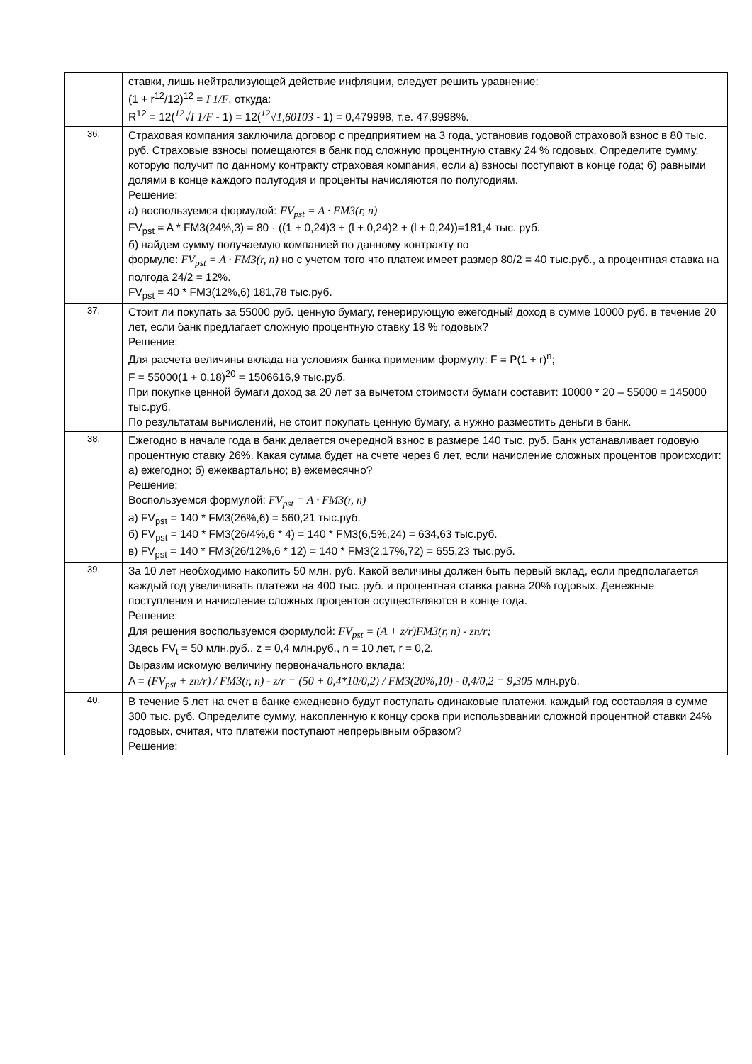| | ставки, лишь нейтрализующей действие инфляции, следует решить уравнение: (1 + r<sup>12</sup>/12)<sup>12</sup> = I 1/F , откуда: R<sup>12</sup> = 12( <sup>12</sup>√I 1/F - 1) = 12( <sup>12</sup>√1,60103 - 1) = 0,479998, т.е. 47,9998%. |
| 36. | Страховая компания заключила договор с предприятием на 3 года, установив годовой страховой взнос в 80 тыс. руб. Страховые взносы помещаются в банк под сложную процентную ставку 24 % годовых. Определите сумму, которую получит по данному контракту страховая компания, если а) взносы поступают в конце года; б) равными долями в конце каждого полугодия и проценты начисляются по полугодиям. Решение: а) воспользуемся формулой: FV<sub>pst</sub> = A · FM3(r, n) FV<sub>pst</sub> = A * FM3(24%,3) = 80 · ((1 + 0,24)3 + (l + 0,24)2 + (l + 0,24))=181,4 тыс. руб. б) найдем сумму получаемую компанией по данному контракту по формуле: FV<sub>pst</sub> = A · FM3(r, n) но с учетом того что платеж имеет размер 80/2 = 40 тыс.руб., а процентная ставка на полгода 24/2 = 12%. FV<sub>pst</sub> = 40 * FM3(12%,6) 181,78 тыс.руб. |
| 37. | Стоит ли покупать за 55000 руб. ценную бумагу, генерирующую ежегодный доход в сумме 10000 руб. в течение 20 лет, если банк предлагает сложную процентную ставку 18 % годовых? Решение: Для расчета величины вклада на условиях банка применим формулу: F = P(1 + r)<sup>n</sup>; F = 55000(1 + 0,18)<sup>20</sup> = 1506616,9 тыс.руб. При покупке ценной бумаги доход за 20 лет за вычетом стоимости бумаги составит: 10000 * 20 – 55000 = 145000 тыс.руб. По результатам вычислений, не стоит покупать ценную бумагу, а нужно разместить деньги в банк. |
| 38. | Ежегодно в начале года в банк делается очередной взнос в размере 140 тыс. руб. Банк устанавливает годовую процентную ставку 26%. Какая сумма будет на счете через 6 лет, если начисление сложных процентов происходит: а) ежегодно; б) ежеквартально; в) ежемесячно? Решение: Воспользуемся формулой: FV<sub>pst</sub> = A · FM3(r, n) а) FV<sub>pst</sub> = 140 * FM3(26%,6) = 560,21 тыс.руб. б) FV<sub>pst</sub> = 140 * FM3(26/4%,6 * 4) = 140 * FM3(6,5%,24) = 634,63 тыс.руб. в) FV<sub>pst</sub> = 140 * FM3(26/12%,6 * 12) = 140 * FM3(2,17%,72) = 655,23 тыс.руб. |
| 39. | За 10 лет необходимо накопить 50 млн. руб. Какой величины должен быть первый вклад, если предполагается каждый год увеличивать платежи на 400 тыс. руб. и процентная ставка равна 20% годовых. Денежные поступления и начисление сложных процентов осуществляются в конце года. Решение: Для решения воспользуемся формулой: FV<sub>pst</sub> = (A + z/r)FM3(r, n) - zn/r; Здесь FV<sub>t</sub> = 50 млн.руб., z = 0,4 млн.руб., n = 10 лет, r = 0,2. Выразим искомую величину первоначального вклада: A = (FV<sub>pst</sub> + zn/r) / FM3(r, n) - z/r = (50 + 0,4*10/0,2) / FM3(20%,10) - 0,4/0,2 = 9,305 млн.руб. |
| 40. | В течение 5 лет на счет в банке ежедневно будут поступать одинаковые платежи, каждый год составляя в сумме 300 тыс. руб. Определите сумму, накопленную к концу срока при использовании сложной процентной ставки 24% годовых, считая, что платежи поступают непрерывным образом? Решение: |